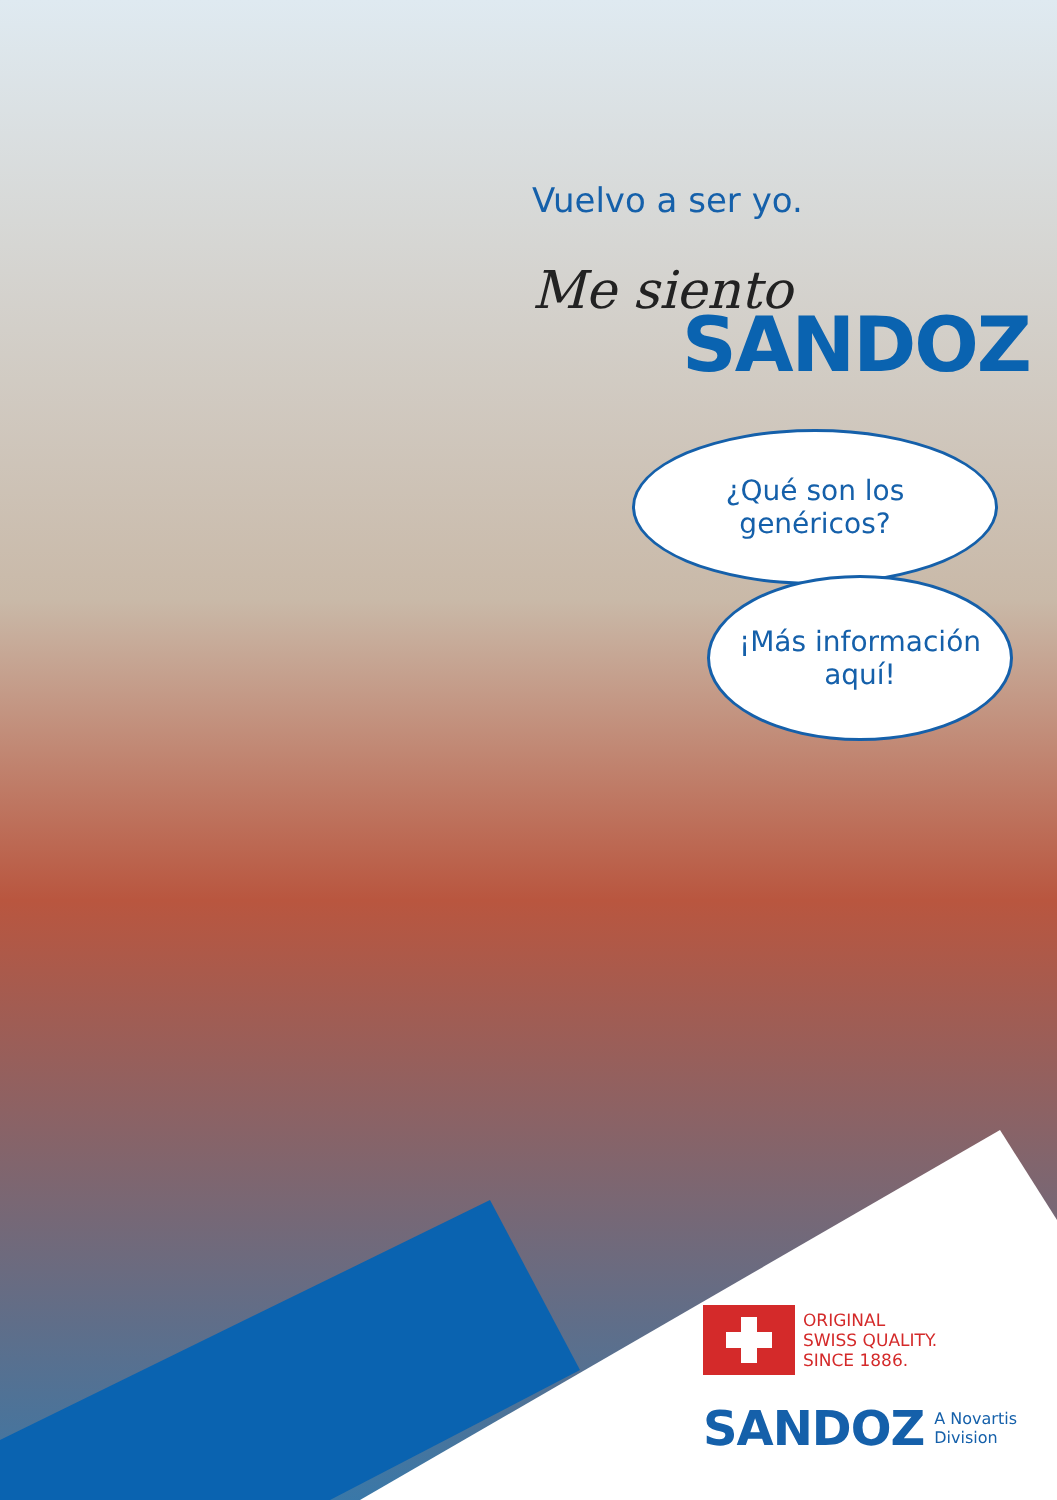Vuelvo a ser yo.
Me siento
SANDOZ
¿Qué son los
genéricos?
¡Más información
aquí!
ORIGINAL
SWISS QUALITY.
SINCE 1886.
SANDOZ A Novartis
Division